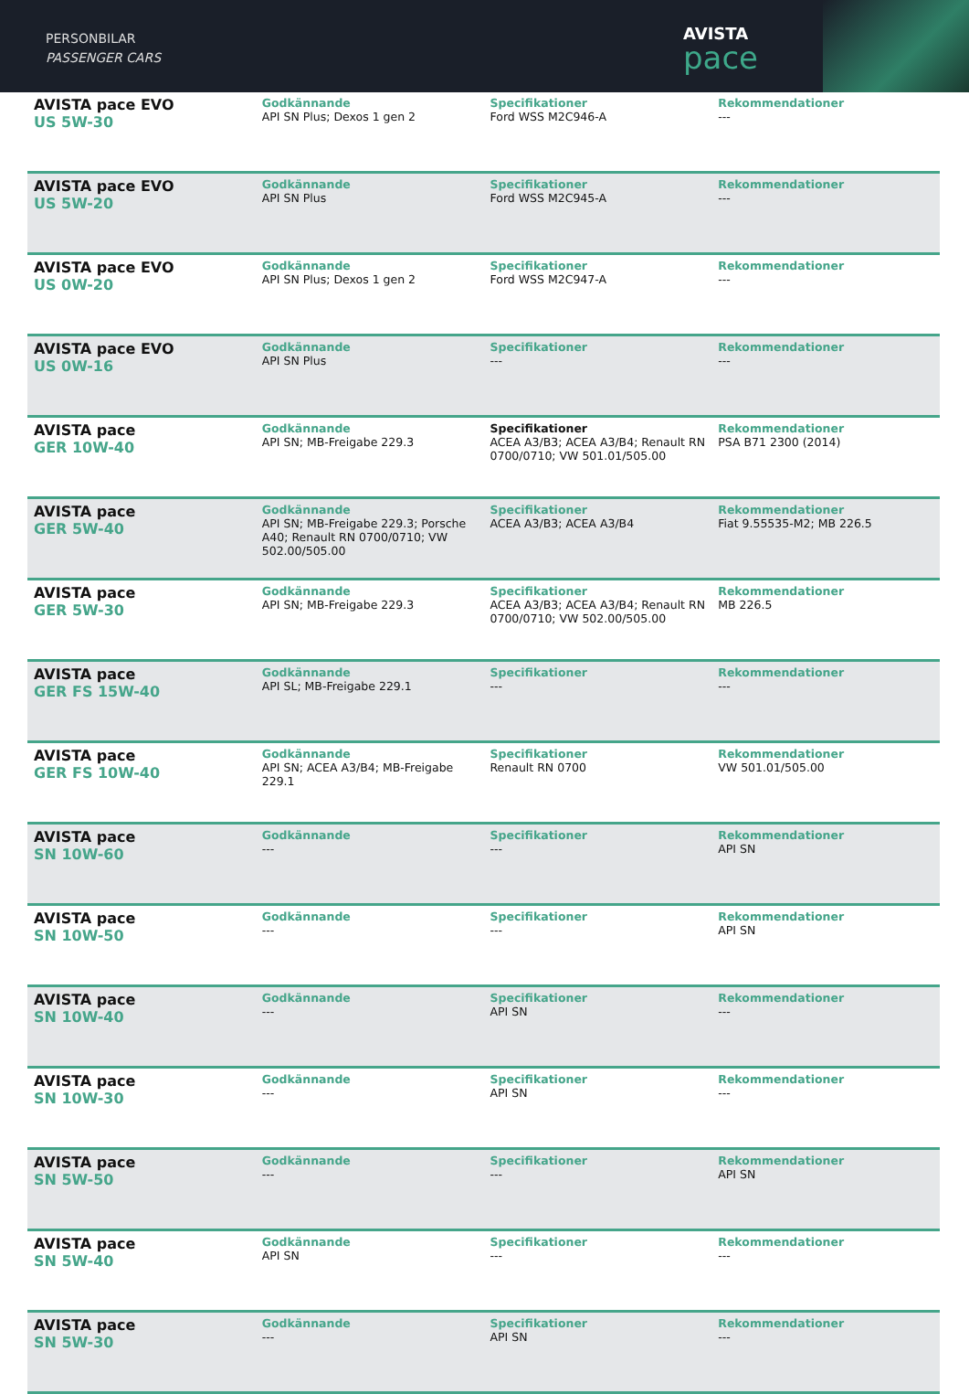PERSONBILAR
PASSENGER CARS
AVISTA
pace
| AVISTA pace EVO US 5W-30 | Godkännande API SN Plus; Dexos 1 gen 2 | Specifikationer Ford WSS M2C946-A | Rekommendationer --- |
| AVISTA pace EVO US 5W-20 | Godkännande API SN Plus | Specifikationer Ford WSS M2C945-A | Rekommendationer --- |
| AVISTA pace EVO US 0W-20 | Godkännande API SN Plus; Dexos 1 gen 2 | Specifikationer Ford WSS M2C947-A | Rekommendationer --- |
| AVISTA pace EVO US 0W-16 | Godkännande API SN Plus | Specifikationer --- | Rekommendationer --- |
| AVISTA pace GER 10W-40 | Godkännande API SN; MB-Freigabe 229.3 | Specifikationer ACEA A3/B3; ACEA A3/B4; Renault RN 0700/0710; VW 501.01/505.00 | Rekommendationer PSA B71 2300 (2014) |
| AVISTA pace GER 5W-40 | Godkännande API SN; MB-Freigabe 229.3; Porsche A40; Renault RN 0700/0710; VW 502.00/505.00 | Specifikationer ACEA A3/B3; ACEA A3/B4 | Rekommendationer Fiat 9.55535-M2; MB 226.5 |
| AVISTA pace GER 5W-30 | Godkännande API SN; MB-Freigabe 229.3 | Specifikationer ACEA A3/B3; ACEA A3/B4; Renault RN 0700/0710; VW 502.00/505.00 | Rekommendationer MB 226.5 |
| AVISTA pace GER FS 15W-40 | Godkännande API SL; MB-Freigabe 229.1 | Specifikationer --- | Rekommendationer --- |
| AVISTA pace GER FS 10W-40 | Godkännande API SN; ACEA A3/B4; MB-Freigabe 229.1 | Specifikationer Renault RN 0700 | Rekommendationer VW 501.01/505.00 |
| AVISTA pace SN 10W-60 | Godkännande --- | Specifikationer --- | Rekommendationer API SN |
| AVISTA pace SN 10W-50 | Godkännande --- | Specifikationer --- | Rekommendationer API SN |
| AVISTA pace SN 10W-40 | Godkännande --- | Specifikationer API SN | Rekommendationer --- |
| AVISTA pace SN 10W-30 | Godkännande --- | Specifikationer API SN | Rekommendationer --- |
| AVISTA pace SN 5W-50 | Godkännande --- | Specifikationer --- | Rekommendationer API SN |
| AVISTA pace SN 5W-40 | Godkännande API SN | Specifikationer --- | Rekommendationer --- |
| AVISTA pace SN 5W-30 | Godkännande --- | Specifikationer API SN | Rekommendationer --- |